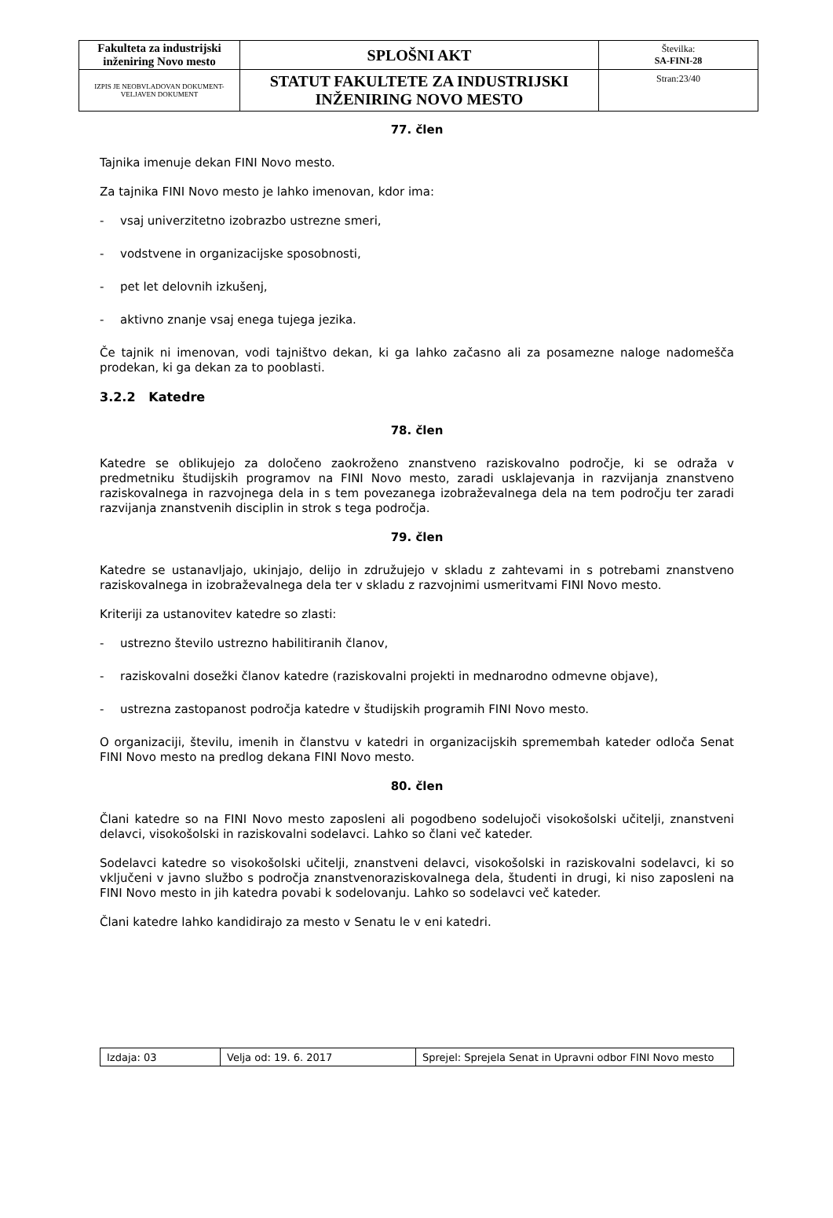| Fakulteta za industrijski inženiring Novo mesto | SPLOŠNI AKT | Številka: SA-FINI-28 |
| IZPIS JE NEOBVLADOVAN DOKUMENT-VELJAVEN DOKUMENT | STATUT FAKULTETE ZA INDUSTRIJSKI INŽENIRING NOVO MESTO | Stran:23/40 |
77. člen
Tajnika imenuje dekan FINI Novo mesto.
Za tajnika FINI Novo mesto je lahko imenovan, kdor ima:
- vsaj univerzitetno izobrazbo ustrezne smeri,
- vodstvene in organizacijske sposobnosti,
- pet let delovnih izkušenj,
- aktivno znanje vsaj enega tujega jezika.
Če tajnik ni imenovan, vodi tajništvo dekan, ki ga lahko začasno ali za posamezne naloge nadomešča prodekan, ki ga dekan za to pooblasti.
3.2.2 Katedre
78. člen
Katedre se oblikujejo za določeno zaokroženo znanstveno raziskovalno področje, ki se odraža v predmetniku študijskih programov na FINI Novo mesto, zaradi usklajevanja in razvijanja znanstveno raziskovalnega in razvojnega dela in s tem povezanega izobraževalnega dela na tem področju ter zaradi razvijanja znanstvenih disciplin in strok s tega področja.
79. člen
Katedre se ustanavljajo, ukinjajo, delijo in združujejo v skladu z zahtevami in s potrebami znanstveno raziskovalnega in izobraževalnega dela ter v skladu z razvojnimi usmeritvami FINI Novo mesto.
Kriteriji za ustanovitev katedre so zlasti:
- ustrezno število ustrezno habilitiranih članov,
- raziskovalni dosežki članov katedre (raziskovalni projekti in mednarodno odmevne objave),
- ustrezna zastopanost področja katedre v študijskih programih FINI Novo mesto.
O organizaciji, številu, imenih in članstvu v katedri in organizacijskih spremembah kateder odloča Senat FINI Novo mesto na predlog dekana FINI Novo mesto.
80. člen
Člani katedre so na FINI Novo mesto zaposleni ali pogodbeno sodelujoči visokošolski učitelji, znanstveni delavci, visokošolski in raziskovalni sodelavci. Lahko so člani več kateder.
Sodelavci katedre so visokošolski učitelji, znanstveni delavci, visokošolski in raziskovalni sodelavci, ki so vključeni v javno službo s področja znanstvenoraziskovalnega dela, študenti in drugi, ki niso zaposleni na FINI Novo mesto in jih katedra povabi k sodelovanju. Lahko so sodelavci več kateder.
Člani katedre lahko kandidirajo za mesto v Senatu le v eni katedri.
| Izdaja: 03 | Velja od: 19. 6. 2017 | Sprejel: Sprejela Senat in Upravni odbor FINI Novo mesto |